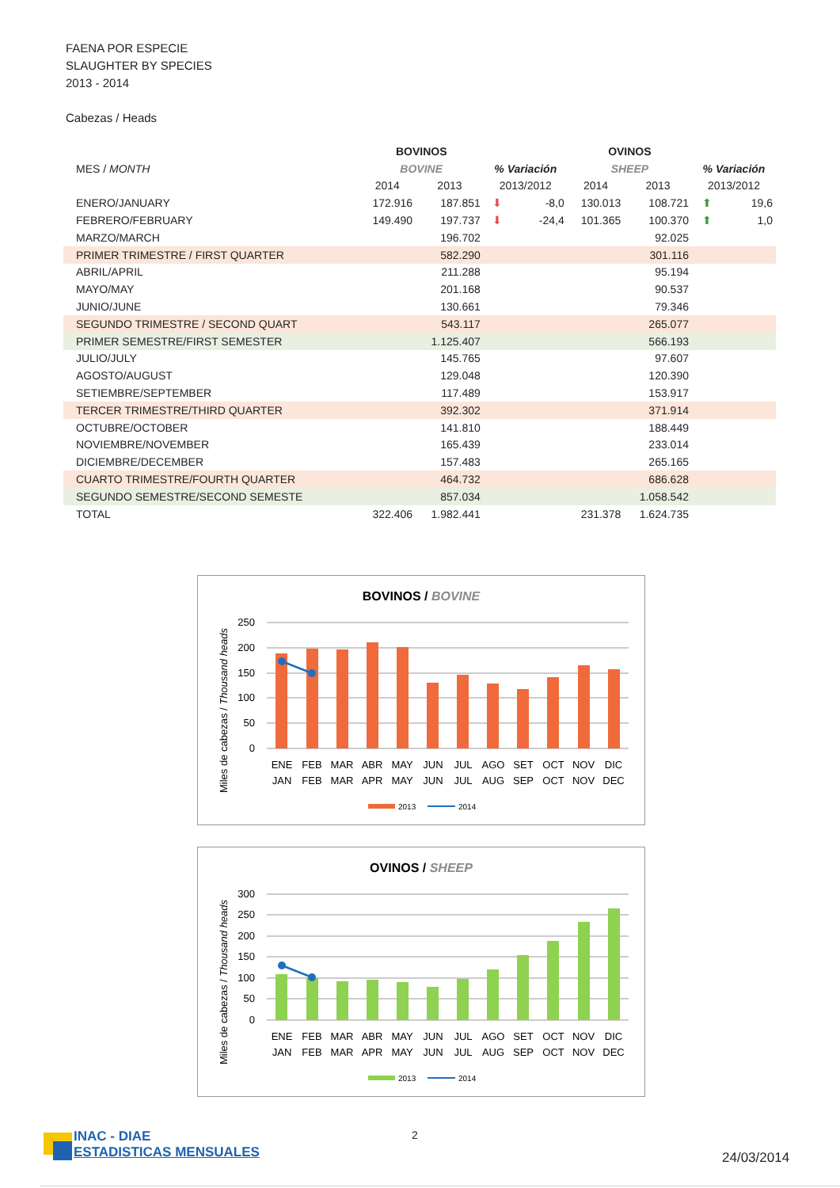FAENA POR ESPECIE
SLAUGHTER BY SPECIES
2013 - 2014
Cabezas / Heads
| | BOVINOS | | | | OVINOS | | | |
| --- | --- | --- | --- | --- | --- | --- | --- | --- |
| MES / MONTH | BOVINE | | % Variación | | SHEEP | | % Variación | |
| | 2014 | 2013 | 2013/2012 | | 2014 | 2013 | 2013/2012 | |
| ENERO/JANUARY | 172.916 | 187.851 | ⬇ | -8,0 | 130.013 | 108.721 | ⬆ | 19,6 |
| FEBRERO/FEBRUARY | 149.490 | 197.737 | ⬇ | -24,4 | 101.365 | 100.370 | ⬆ | 1,0 |
| MARZO/MARCH | | 196.702 | | | | 92.025 | | |
| PRIMER TRIMESTRE / FIRST QUARTER | | 582.290 | | | | 301.116 | | |
| ABRIL/APRIL | | 211.288 | | | | 95.194 | | |
| MAYO/MAY | | 201.168 | | | | 90.537 | | |
| JUNIO/JUNE | | 130.661 | | | | 79.346 | | |
| SEGUNDO TRIMESTRE / SECOND QUART | | 543.117 | | | | 265.077 | | |
| PRIMER SEMESTRE/FIRST SEMESTER | | 1.125.407 | | | | 566.193 | | |
| JULIO/JULY | | 145.765 | | | | 97.607 | | |
| AGOSTO/AUGUST | | 129.048 | | | | 120.390 | | |
| SETIEMBRE/SEPTEMBER | | 117.489 | | | | 153.917 | | |
| TERCER TRIMESTRE/THIRD QUARTER | | 392.302 | | | | 371.914 | | |
| OCTUBRE/OCTOBER | | 141.810 | | | | 188.449 | | |
| NOVIEMBRE/NOVEMBER | | 165.439 | | | | 233.014 | | |
| DICIEMBRE/DECEMBER | | 157.483 | | | | 265.165 | | |
| CUARTO TRIMESTRE/FOURTH QUARTER | | 464.732 | | | | 686.628 | | |
| SEGUNDO SEMESTRE/SECOND SEMESTE | | 857.034 | | | | 1.058.542 | | |
| TOTAL | 322.406 | 1.982.441 | | | 231.378 | 1.624.735 | | |
BOVINOS / BOVINE
0
50
100
150
200
250
ENE
FEB
MAR
ABR
MAY
JUN
JUL
AGO
SET
OCT
NOV
DIC
JAN
FEB
MAR
APR
MAY
JUN
JUL
AUG
SEP
OCT
NOV
DEC
Miles de cabezas / Thousand heads
2013
2014
OVINOS / SHEEP
0
50
100
150
200
250
300
ENE
FEB
MAR
ABR
MAY
JUN
JUL
AGO
SET
OCT
NOV
DIC
JAN
FEB
MAR
APR
MAY
JUN
JUL
AUG
SEP
OCT
NOV
DEC
Miles de cabezas / Thousand heads
2013
2014
INAC - DIAE
ESTADISTICAS MENSUALES
2
24/03/2014